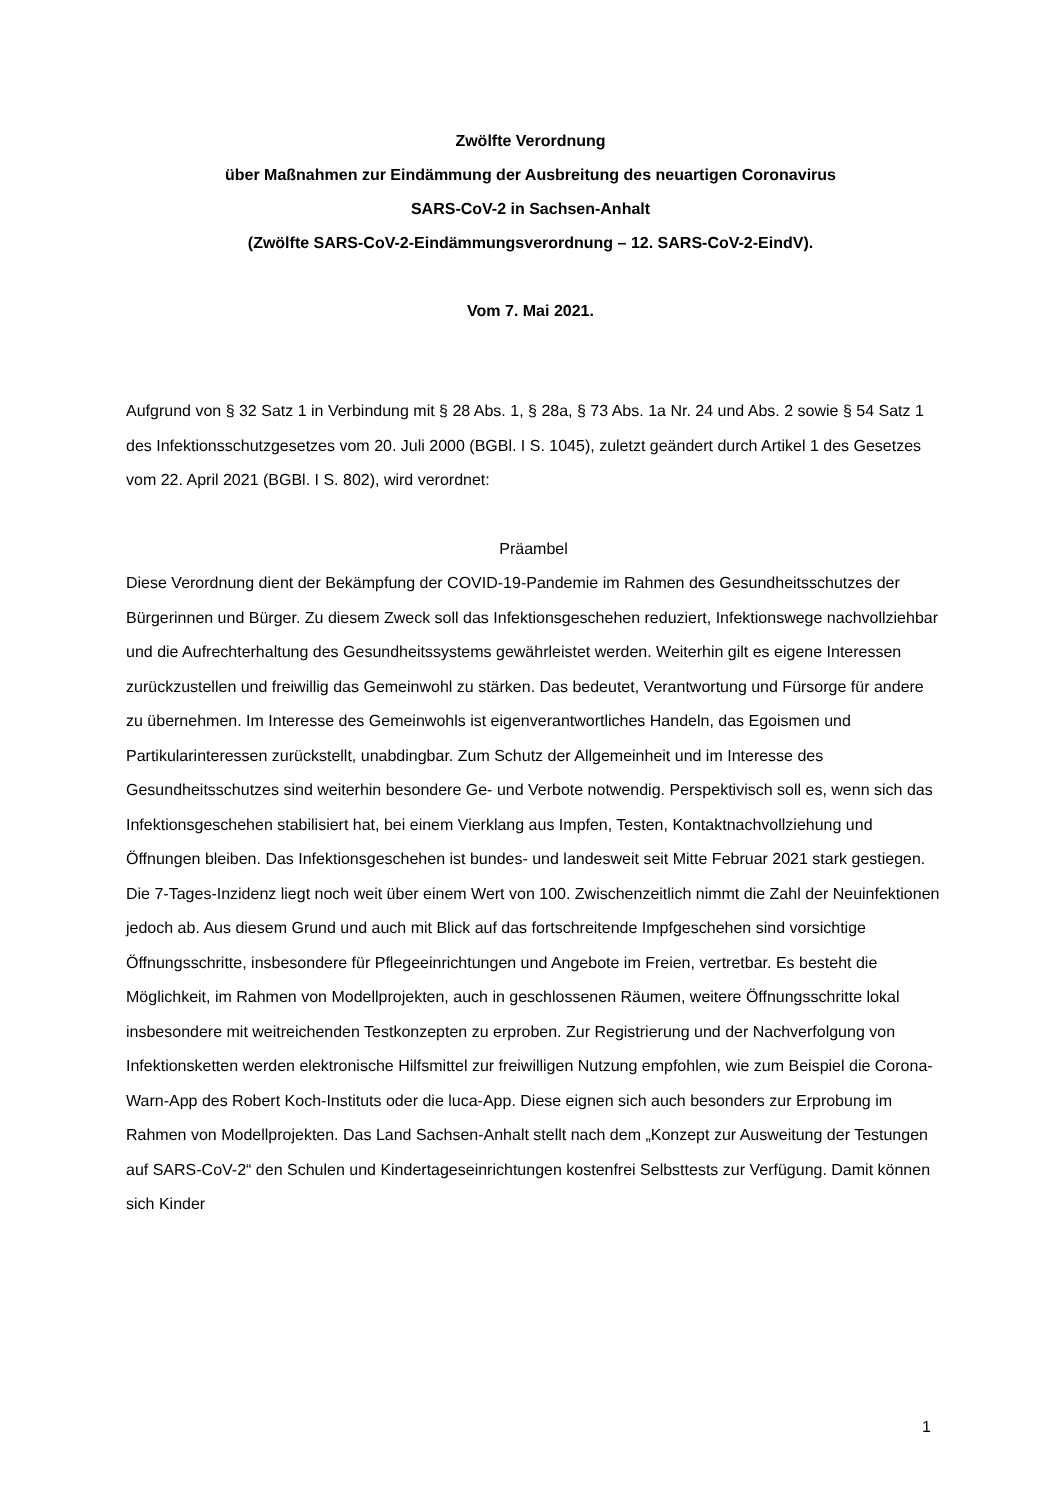Zwölfte Verordnung
über Maßnahmen zur Eindämmung der Ausbreitung des neuartigen Coronavirus
SARS-CoV-2 in Sachsen-Anhalt
(Zwölfte SARS-CoV-2-Eindämmungsverordnung – 12. SARS-CoV-2-EindV).
Vom 7. Mai 2021.
Aufgrund von § 32 Satz 1 in Verbindung mit § 28 Abs. 1, § 28a, § 73 Abs. 1a Nr. 24 und Abs. 2 sowie § 54 Satz 1 des Infektionsschutzgesetzes vom 20. Juli 2000 (BGBl. I S. 1045), zuletzt geändert durch Artikel 1 des Gesetzes vom 22. April 2021 (BGBl. I S. 802), wird verordnet:
Präambel
Diese Verordnung dient der Bekämpfung der COVID-19-Pandemie im Rahmen des Gesundheitsschutzes der Bürgerinnen und Bürger. Zu diesem Zweck soll das Infektionsgeschehen reduziert, Infektionswege nachvollziehbar und die Aufrechterhaltung des Gesundheitssystems gewährleistet werden. Weiterhin gilt es eigene Interessen zurückzustellen und freiwillig das Gemeinwohl zu stärken. Das bedeutet, Verantwortung und Fürsorge für andere zu übernehmen. Im Interesse des Gemeinwohls ist eigenverantwortliches Handeln, das Egoismen und Partikularinteressen zurückstellt, unabdingbar. Zum Schutz der Allgemeinheit und im Interesse des Gesundheitsschutzes sind weiterhin besondere Ge- und Verbote notwendig. Perspektivisch soll es, wenn sich das Infektionsgeschehen stabilisiert hat, bei einem Vierklang aus Impfen, Testen, Kontaktnachvollziehung und Öffnungen bleiben. Das Infektionsgeschehen ist bundes- und landesweit seit Mitte Februar 2021 stark gestiegen. Die 7-Tages-Inzidenz liegt noch weit über einem Wert von 100. Zwischenzeitlich nimmt die Zahl der Neuinfektionen jedoch ab. Aus diesem Grund und auch mit Blick auf das fortschreitende Impfgeschehen sind vorsichtige Öffnungsschritte, insbesondere für Pflegeeinrichtungen und Angebote im Freien, vertretbar. Es besteht die Möglichkeit, im Rahmen von Modellprojekten, auch in geschlossenen Räumen, weitere Öffnungsschritte lokal insbesondere mit weitreichenden Testkonzepten zu erproben. Zur Registrierung und der Nachverfolgung von Infektionsketten werden elektronische Hilfsmittel zur freiwilligen Nutzung empfohlen, wie zum Beispiel die Corona-Warn-App des Robert Koch-Instituts oder die luca-App. Diese eignen sich auch besonders zur Erprobung im Rahmen von Modellprojekten. Das Land Sachsen-Anhalt stellt nach dem „Konzept zur Ausweitung der Testungen auf SARS-CoV-2“ den Schulen und Kindertageseinrichtungen kostenfrei Selbsttests zur Verfügung. Damit können sich Kinder
1